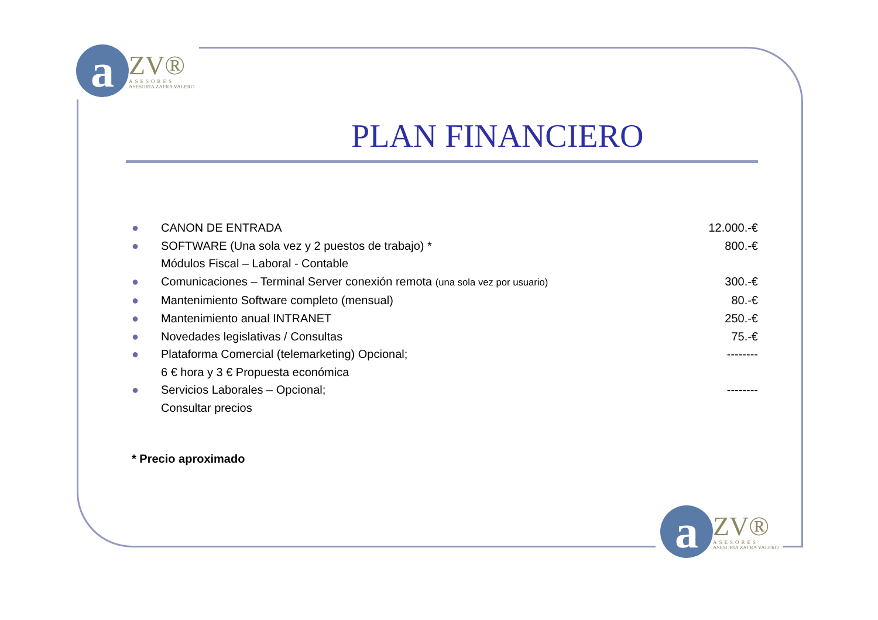a
ZV®
ASESORES
ASESORIA ZAFRA VALERO
PLAN FINANCIERO
● CANON DE ENTRADA 12.000.-€
● SOFTWARE (Una sola vez y 2 puestos de trabajo) *
Módulos Fiscal – Laboral - Contable 800.-€
● Comunicaciones – Terminal Server conexión remota (una sola vez por usuario) 300.-€
● Mantenimiento Software completo (mensual) 80.-€
● Mantenimiento anual INTRANET 250.-€
● Novedades legislativas / Consultas 75.-€
● Plataforma Comercial (telemarketing) Opcional;
6 € hora y 3 € Propuesta económica --------
● Servicios Laborales – Opcional;
Consultar precios --------
* Precio aproximado
a
ZV®
ASESORES
ASESORIA ZAFRA VALERO